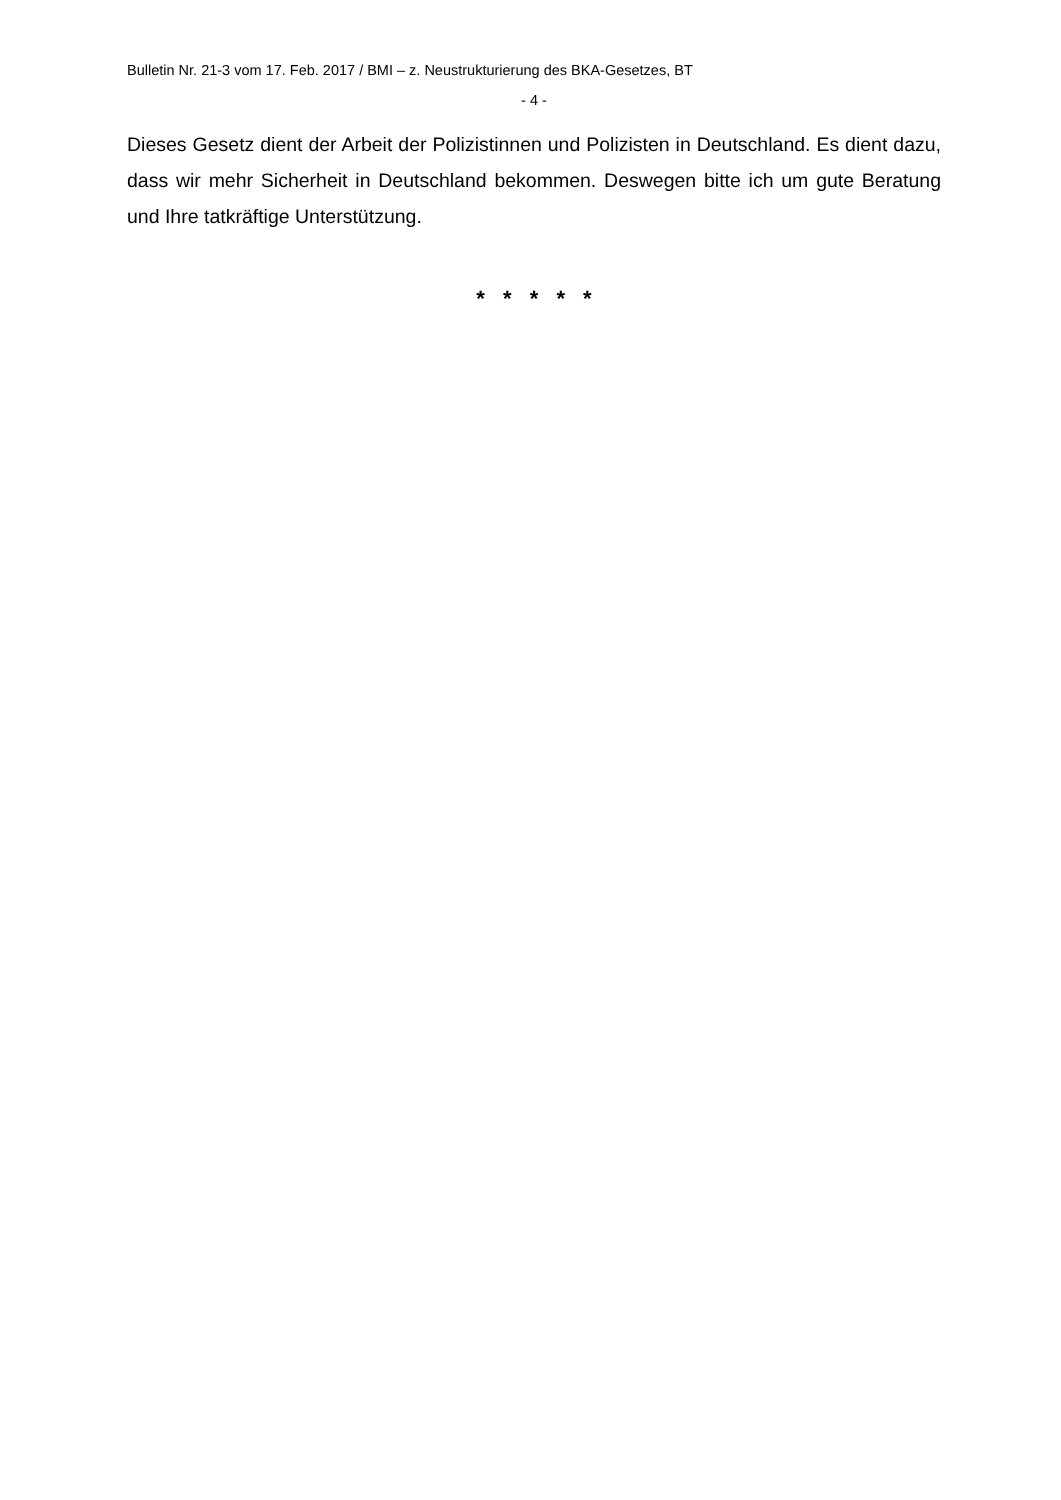Bulletin Nr. 21-3 vom 17. Feb. 2017 / BMI – z. Neustrukturierung des BKA-Gesetzes, BT
- 4 -
Dieses Gesetz dient der Arbeit der Polizistinnen und Polizisten in Deutschland. Es dient dazu, dass wir mehr Sicherheit in Deutschland bekommen. Deswegen bitte ich um gute Beratung und Ihre tatkräftige Unterstützung.
* * * * *